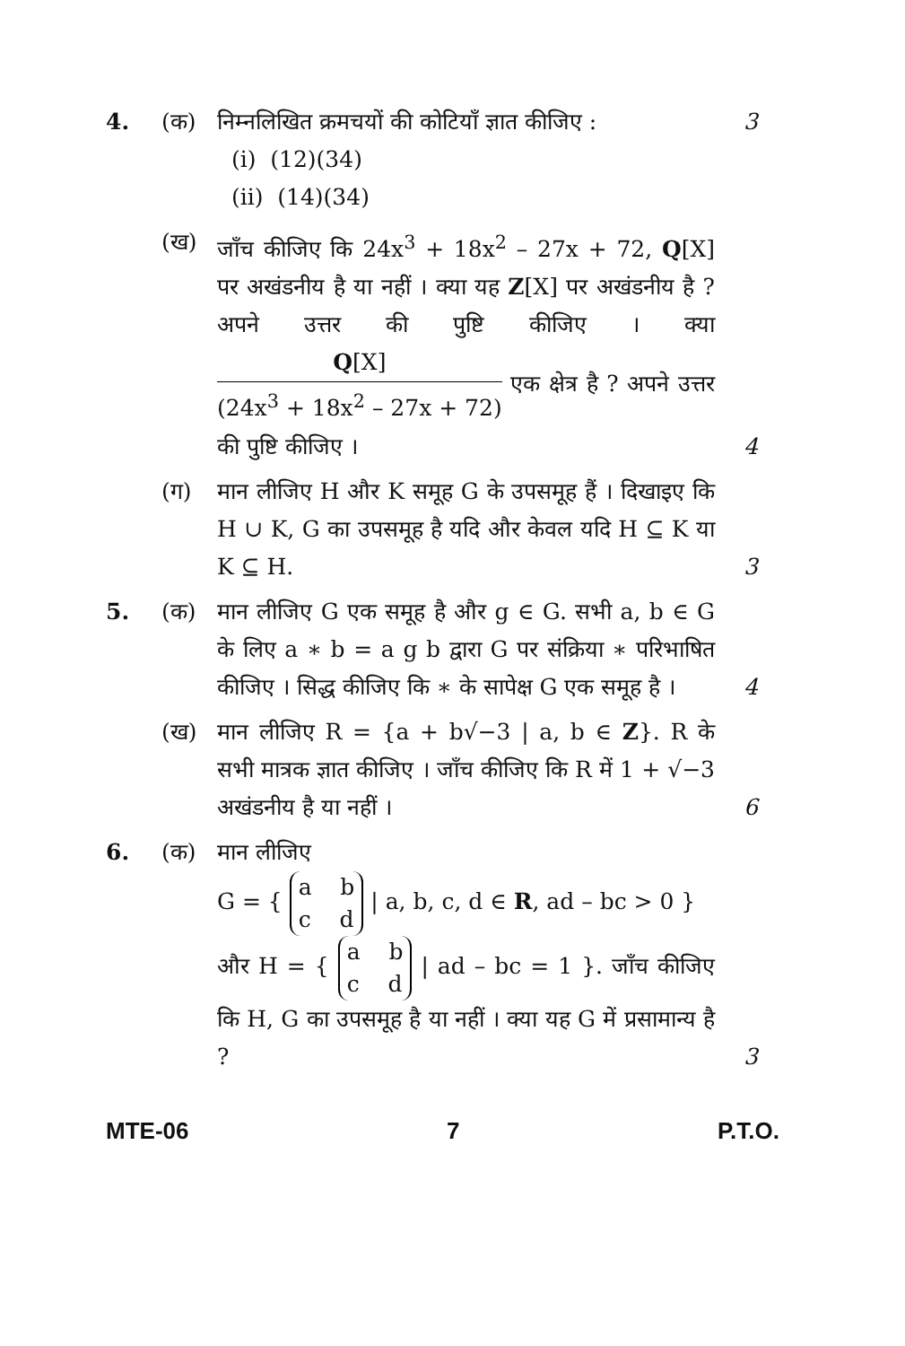4. (क) निम्नलिखित क्रमचयों की कोटियाँ ज्ञात कीजिए :
(i) (12)(34)
(ii) (14)(34)
3
(ख) जाँच कीजिए कि 24x<sup>3</sup> + 18x<sup>2</sup> – 27x + 72, Q[X] पर अखंडनीय है या नहीं । क्या यह Z[X] पर अखंडनीय है ? अपने उत्तर की पुष्टि कीजिए । क्या Q[X] (24x<sup>3</sup> + 18x<sup>2</sup> – 27x + 72) एक क्षेत्र है ? अपने उत्तर की पुष्टि कीजिए ।
4
(ग) मान लीजिए H और K समूह G के उपसमूह हैं । दिखाइए कि H ∪ K, G का उपसमूह है यदि और केवल यदि H ⊆ K या K ⊆ H.
3
5. (क) मान लीजिए G एक समूह है और g ∈ G. सभी a, b ∈ G के लिए a ∗ b = a g b द्वारा G पर संक्रिया ∗ परिभाषित कीजिए । सिद्ध कीजिए कि ∗ के सापेक्ष G एक समूह है ।
4
(ख) मान लीजिए R = {a + b√−3 | a, b ∈ Z}. R के सभी मात्रक ज्ञात कीजिए । जाँच कीजिए कि R में 1 + √−3 अखंडनीय है या नहीं ।
6
6. (क) मान लीजिए
G = { a b
c d | a, b, c, d ∈ R, ad – bc > 0 }
और H = { a b
c d | ad – bc = 1 }. जाँच कीजिए कि H, G का उपसमूह है या नहीं । क्या यह G में प्रसामान्य है ?
3
MTE-06 7 P.T.O.